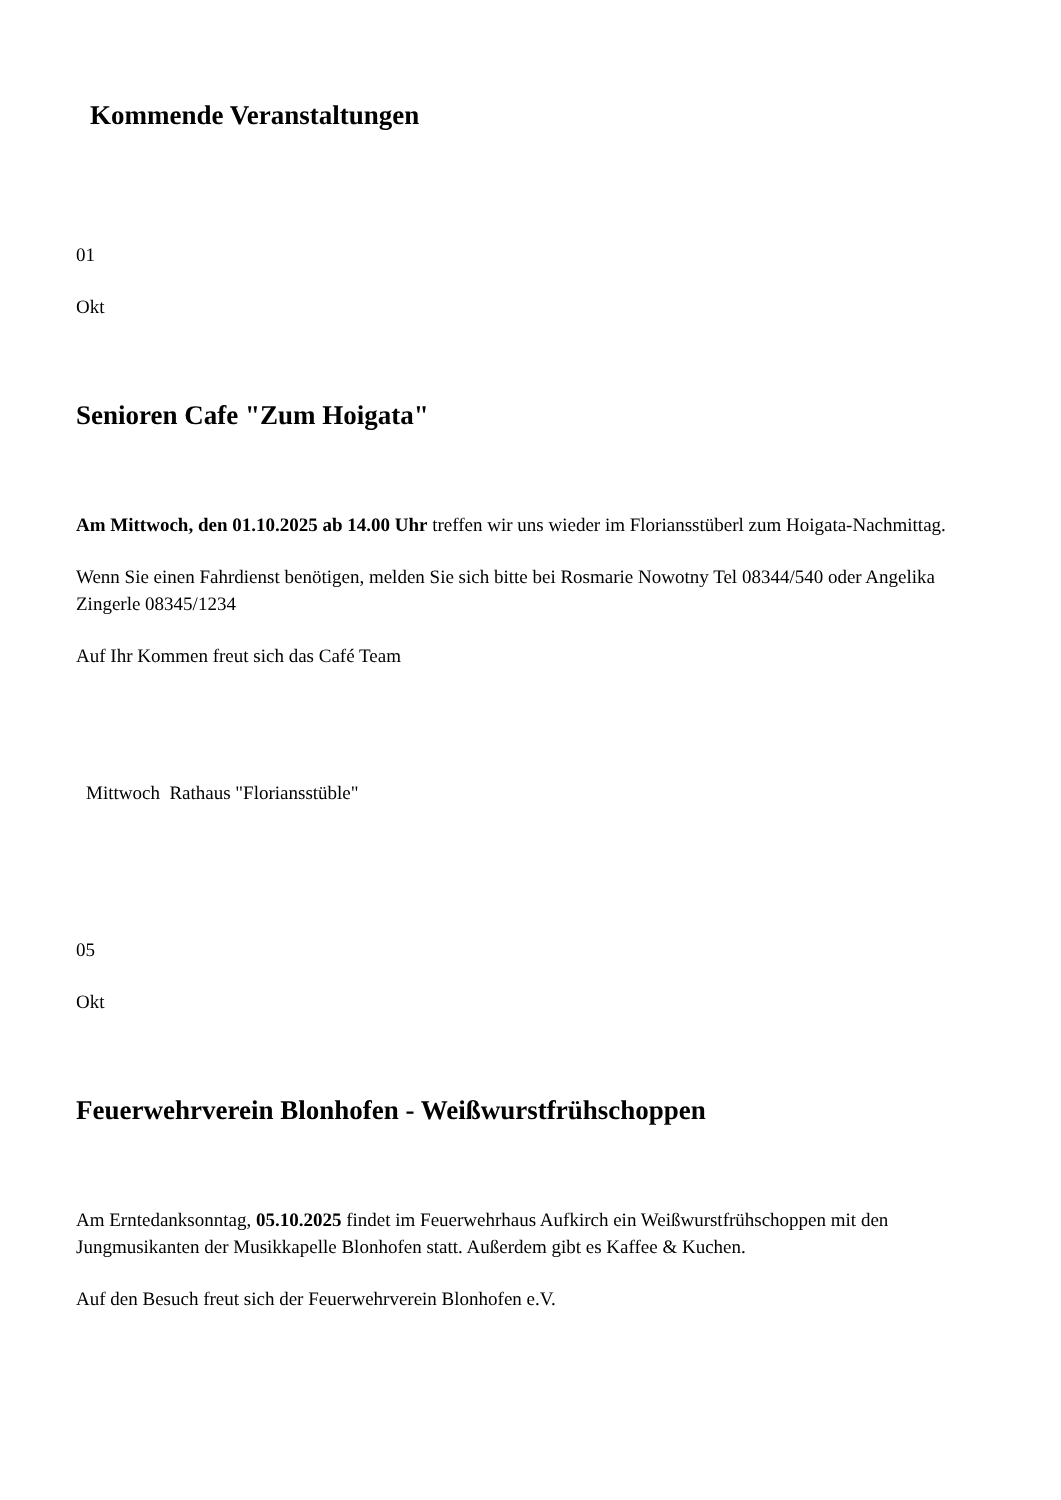Kommende Veranstaltungen
01
Okt
Senioren Cafe "Zum Hoigata"
Am Mittwoch, den 01.10.2025 ab 14.00 Uhr treffen wir uns wieder im Floriansstüberl zum Hoigata-Nachmittag.
Wenn Sie einen Fahrdienst benötigen, melden Sie sich bitte bei Rosmarie Nowotny Tel 08344/540 oder Angelika Zingerle 08345/1234
Auf Ihr Kommen freut sich das Café Team
Mittwoch Rathaus "Floriansstüble"
05
Okt
Feuerwehrverein Blonhofen - Weißwurstfrühschoppen
Am Erntedanksonntag, 05.10.2025 findet im Feuerwehrhaus Aufkirch ein Weißwurstfrühschoppen mit den Jungmusikanten der Musikkapelle Blonhofen statt. Außerdem gibt es Kaffee & Kuchen.
Auf den Besuch freut sich der Feuerwehrverein Blonhofen e.V.